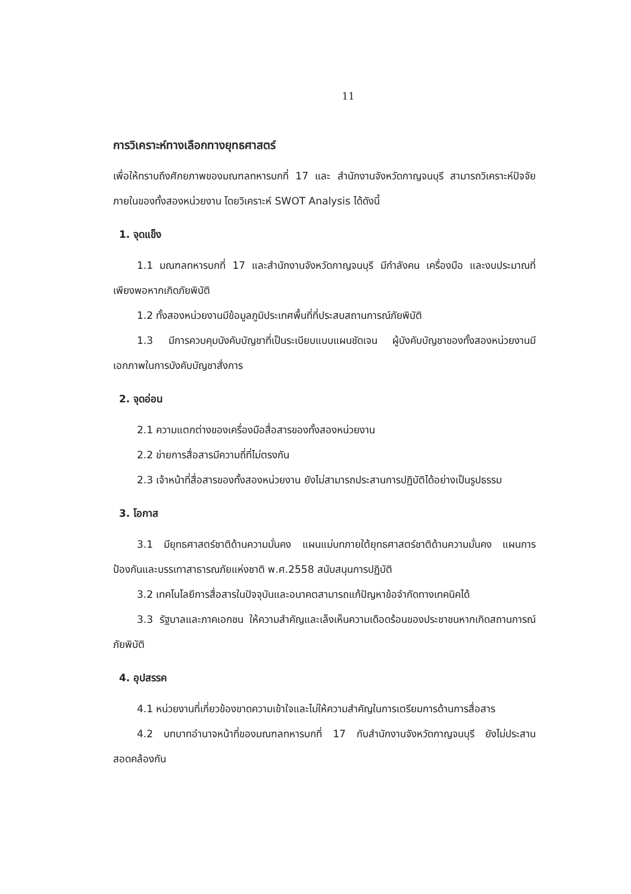11
การวิเคราะห์ทางเลือกทางยุทธศาสตร์
เพื่อให้ทราบถึงศักยภาพของมณฑลทหารบกที่ 17 และ สำนักงานจังหวัดกาญจนบุรี สามารถวิเคราะห์ปัจจัยภายในของทั้งสองหน่วยงาน โดยวิเคราะห์ SWOT Analysis ได้ดังนี้
1. จุดแข็ง
1.1 มณฑลทหารบกที่ 17 และสำนักงานจังหวัดกาญจนบุรี มีกำลังคน เครื่องมือ และงบประมาณที่เพียงพอหากเกิดภัยพิบัติ
1.2 ทั้งสองหน่วยงานมีข้อมูลภูมิประเทศพื้นที่ที่ประสบสถานการณ์ภัยพิบัติ
1.3 มีการควบคุมบังคับบัญชาที่เป็นระเบียบแบบแผนชัดเจน ผู้บังคับบัญชาของทั้งสองหน่วยงานมีเอกภาพในการบังคับบัญชาสั่งการ
2. จุดอ่อน
2.1 ความแตกต่างของเครื่องมือสื่อสารของทั้งสองหน่วยงาน
2.2 ข่ายการสื่อสารมีความถี่ที่ไม่ตรงกัน
2.3 เจ้าหน้าที่สื่อสารของทั้งสองหน่วยงาน ยังไม่สามารถประสานการปฏิบัติได้อย่างเป็นรูปธรรม
3. โอกาส
3.1 มียุทธศาสตร์ชาติด้านความมั่นคง แผนแม่บทภายใต้ยุทธศาสตร์ชาติด้านความมั่นคง แผนการป้องกันและบรรเทาสาธารณภัยแห่งชาติ พ.ศ.2558 สนับสนุนการปฏิบัติ
3.2 เทคโนโลยีการสื่อสารในปัจจุบันและอนาคตสามารถแก้ปัญหาข้อจำกัดทางเทคนิคได้
3.3 รัฐบาลและภาคเอกชน ให้ความสำคัญและเล็งเห็นความเดือดร้อนของประชาชนหากเกิดสถานการณ์ภัยพิบัติ
4. อุปสรรค
4.1 หน่วยงานที่เกี่ยวข้องขาดความเข้าใจและไม่ให้ความสำคัญในการเตรียมการด้านการสื่อสาร
4.2 บทบาทอำนาจหน้าที่ของมณฑลทหารบกที่ 17 กับสำนักงานจังหวัดกาญจนบุรี ยังไม่ประสานสอดคล้องกัน